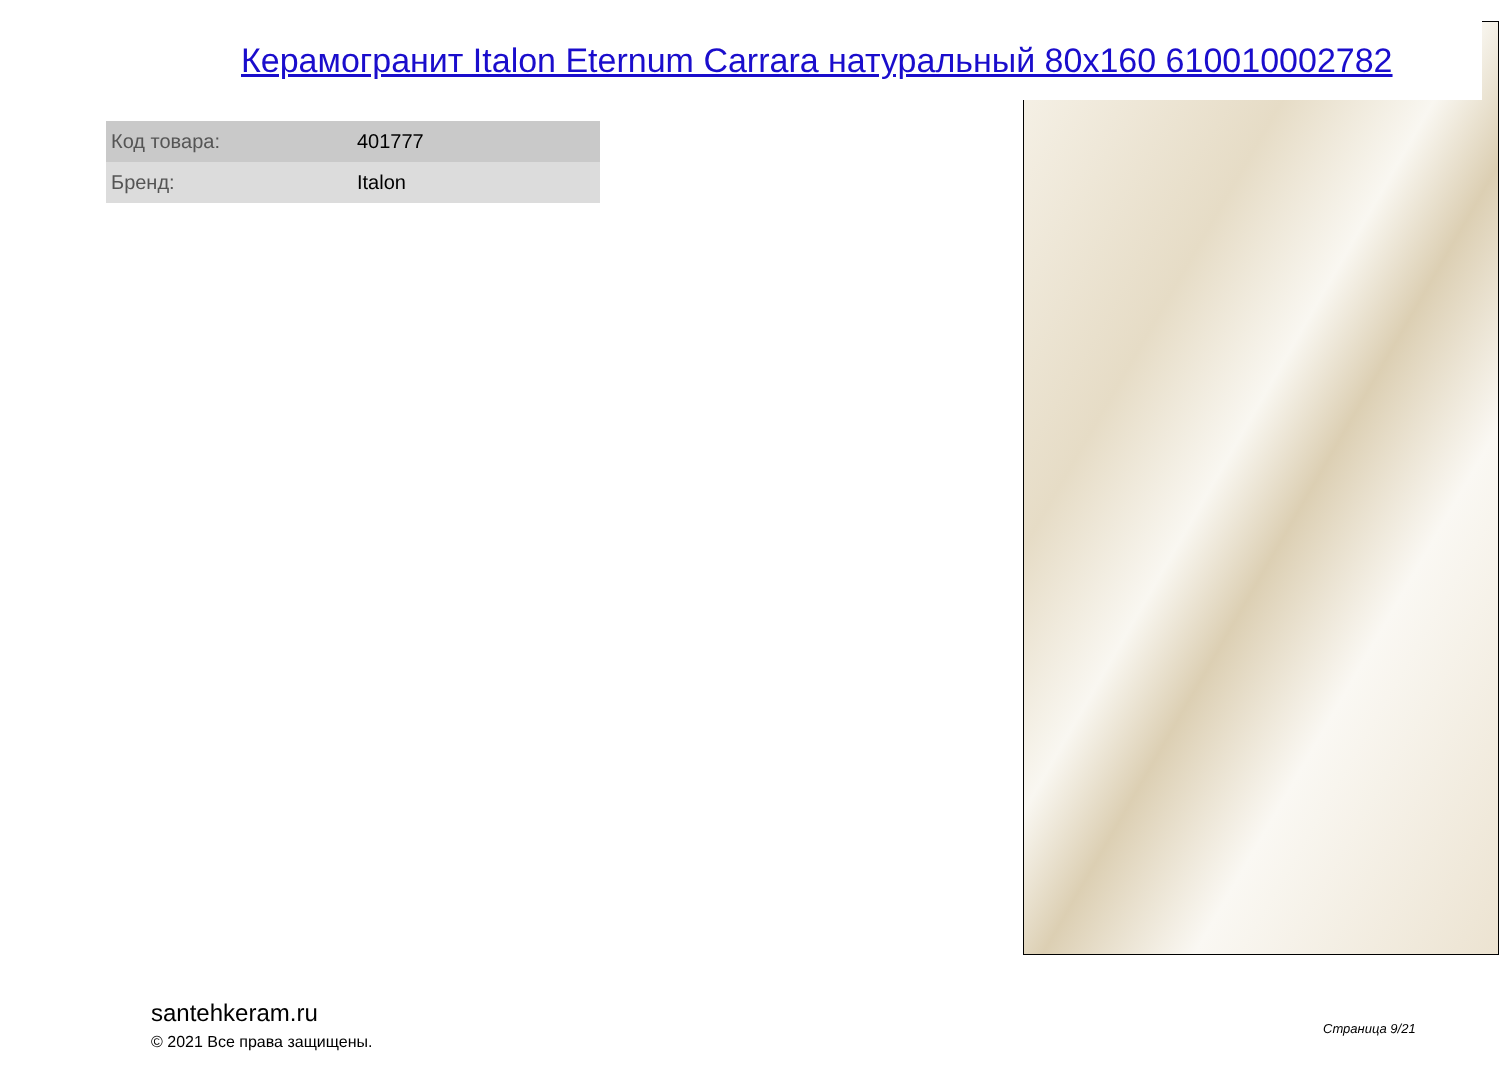Керамогранит Italon Eternum Carrara натуральный 80x160 610010002782
| Код товара: | 401777 |
| Бренд: | Italon |
santehkeram.ru
© 2021 Все права защищены.
Страница 9/21